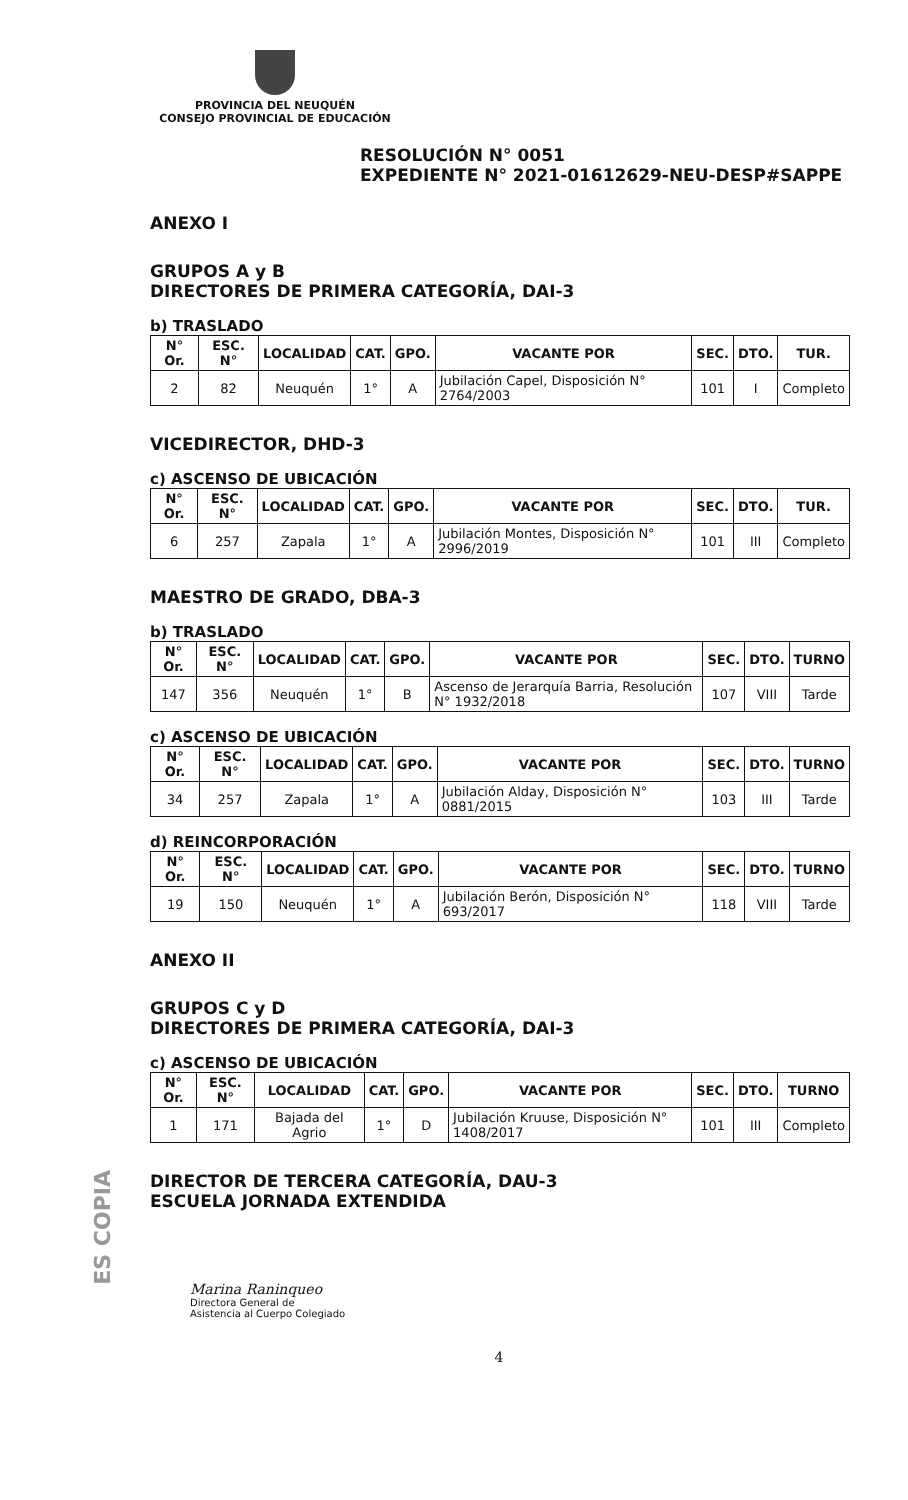PROVINCIA DEL NEUQUÉN
CONSEJO PROVINCIAL DE EDUCACIÓN
RESOLUCIÓN N° 0051
EXPEDIENTE N° 2021-01612629-NEU-DESP#SAPPE
ANEXO I
GRUPOS A y B
DIRECTORES DE PRIMERA CATEGORÍA, DAI-3
b) TRASLADO
| N° Or. | ESC. N° | LOCALIDAD | CAT. | GPO. | VACANTE POR | SEC. | DTO. | TUR. |
| --- | --- | --- | --- | --- | --- | --- | --- | --- |
| 2 | 82 | Neuquén | 1° | A | Jubilación Capel, Disposición N° 2764/2003 | 101 | I | Completo |
VICEDIRECTOR, DHD-3
c) ASCENSO DE UBICACIÓN
| N° Or. | ESC. N° | LOCALIDAD | CAT. | GPO. | VACANTE POR | SEC. | DTO. | TUR. |
| --- | --- | --- | --- | --- | --- | --- | --- | --- |
| 6 | 257 | Zapala | 1° | A | Jubilación Montes, Disposición N° 2996/2019 | 101 | III | Completo |
MAESTRO DE GRADO, DBA-3
b) TRASLADO
| N° Or. | ESC. N° | LOCALIDAD | CAT. | GPO. | VACANTE POR | SEC. | DTO. | TURNO |
| --- | --- | --- | --- | --- | --- | --- | --- | --- |
| 147 | 356 | Neuquén | 1° | B | Ascenso de Jerarquía Barria, Resolución N° 1932/2018 | 107 | VIII | Tarde |
c) ASCENSO DE UBICACIÓN
| N° Or. | ESC. N° | LOCALIDAD | CAT. | GPO. | VACANTE POR | SEC. | DTO. | TURNO |
| --- | --- | --- | --- | --- | --- | --- | --- | --- |
| 34 | 257 | Zapala | 1° | A | Jubilación Alday, Disposición N° 0881/2015 | 103 | III | Tarde |
d) REINCORPORACIÓN
| N° Or. | ESC. N° | LOCALIDAD | CAT. | GPO. | VACANTE POR | SEC. | DTO. | TURNO |
| --- | --- | --- | --- | --- | --- | --- | --- | --- |
| 19 | 150 | Neuquén | 1° | A | Jubilación Berón, Disposición N° 693/2017 | 118 | VIII | Tarde |
ANEXO II
GRUPOS C y D
DIRECTORES DE PRIMERA CATEGORÍA, DAI-3
c) ASCENSO DE UBICACIÓN
| N° Or. | ESC. N° | LOCALIDAD | CAT. | GPO. | VACANTE POR | SEC. | DTO. | TURNO |
| --- | --- | --- | --- | --- | --- | --- | --- | --- |
| 1 | 171 | Bajada del Agrio | 1° | D | Jubilación Kruuse, Disposición N° 1408/2017 | 101 | III | Completo |
DIRECTOR DE TERCERA CATEGORÍA, DAU-3
ESCUELA JORNADA EXTENDIDA
Marina Raninqueo
Directora General de
Asistencia al Cuerpo Colegiado
4
ES COPIA